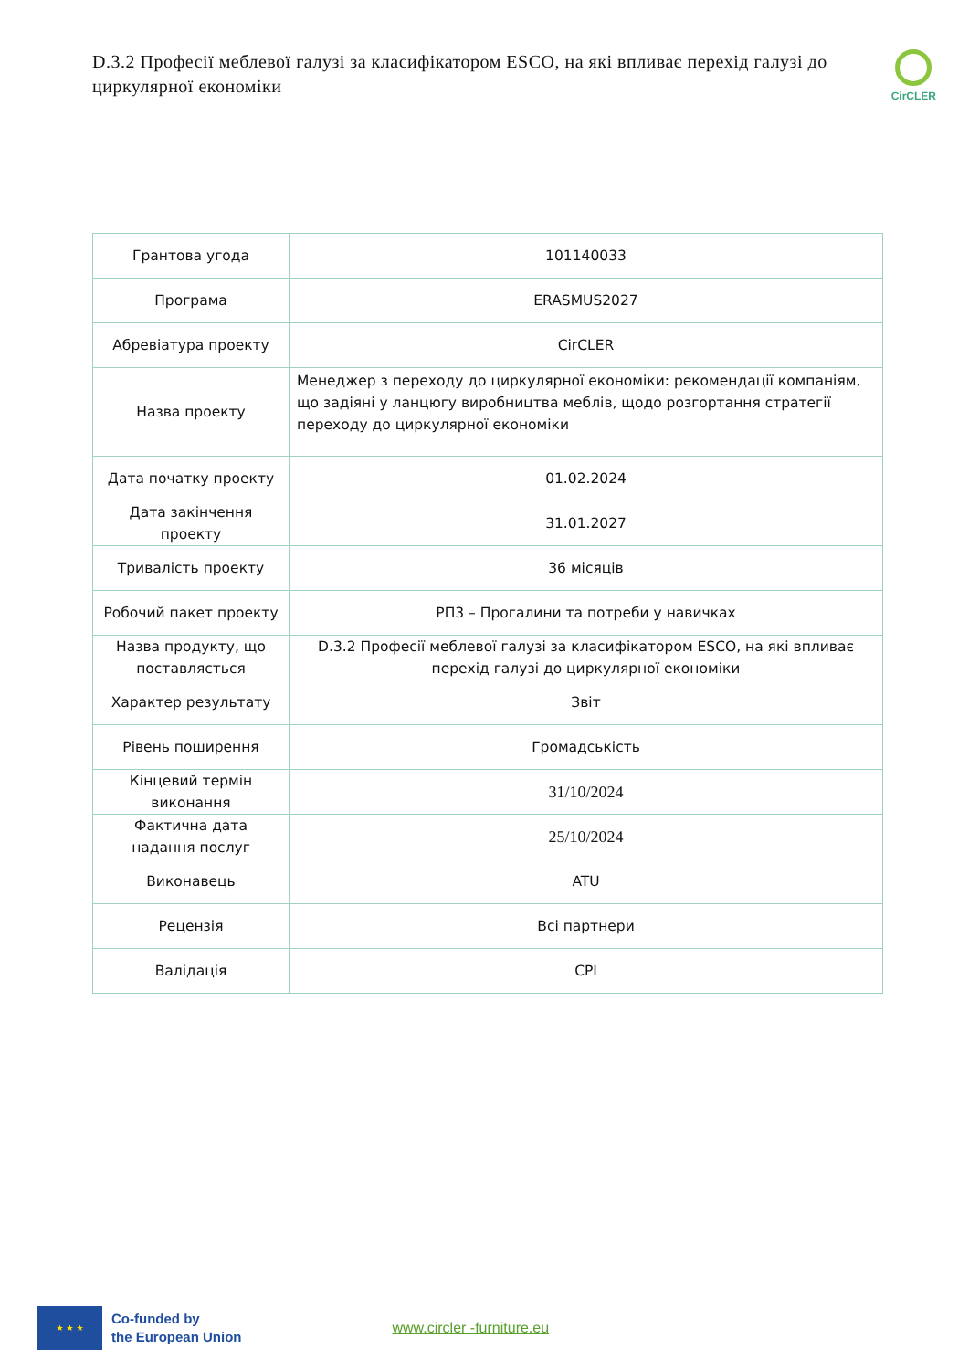D.3.2 Професії меблевої галузі за класифікатором ESCO, на які впливає перехід галузі до циркулярної економіки
CirCLER
| Грантова угода | 101140033 |
| Програма | ERASMUS2027 |
| Абревіатура проекту | CirCLER |
| Назва проекту | Менеджер з переходу до циркулярної економіки: рекомендації компаніям, що задіяні у ланцюгу виробництва меблів, щодо розгортання стратегії переходу до циркулярної економіки |
| Дата початку проекту | 01.02.2024 |
| Дата закінчення проекту | 31.01.2027 |
| Тривалість проекту | 36 місяців |
| Робочий пакет проекту | РП3 – Прогалини та потреби у навичках |
| Назва продукту, що поставляється | D.3.2 Професії меблевої галузі за класифікатором ESCO, на які впливає перехід галузі до циркулярної економіки |
| Характер результату | Звіт |
| Рівень поширення | Громадськість |
| Кінцевий термін виконання | 31/10/2024 |
| Фактична дата надання послуг | 25/10/2024 |
| Виконавець | ATU |
| Рецензія | Всі партнери |
| Валідація | CPI |
★ ★ ★
Co-funded by
the European Union
www.circler -furniture.eu